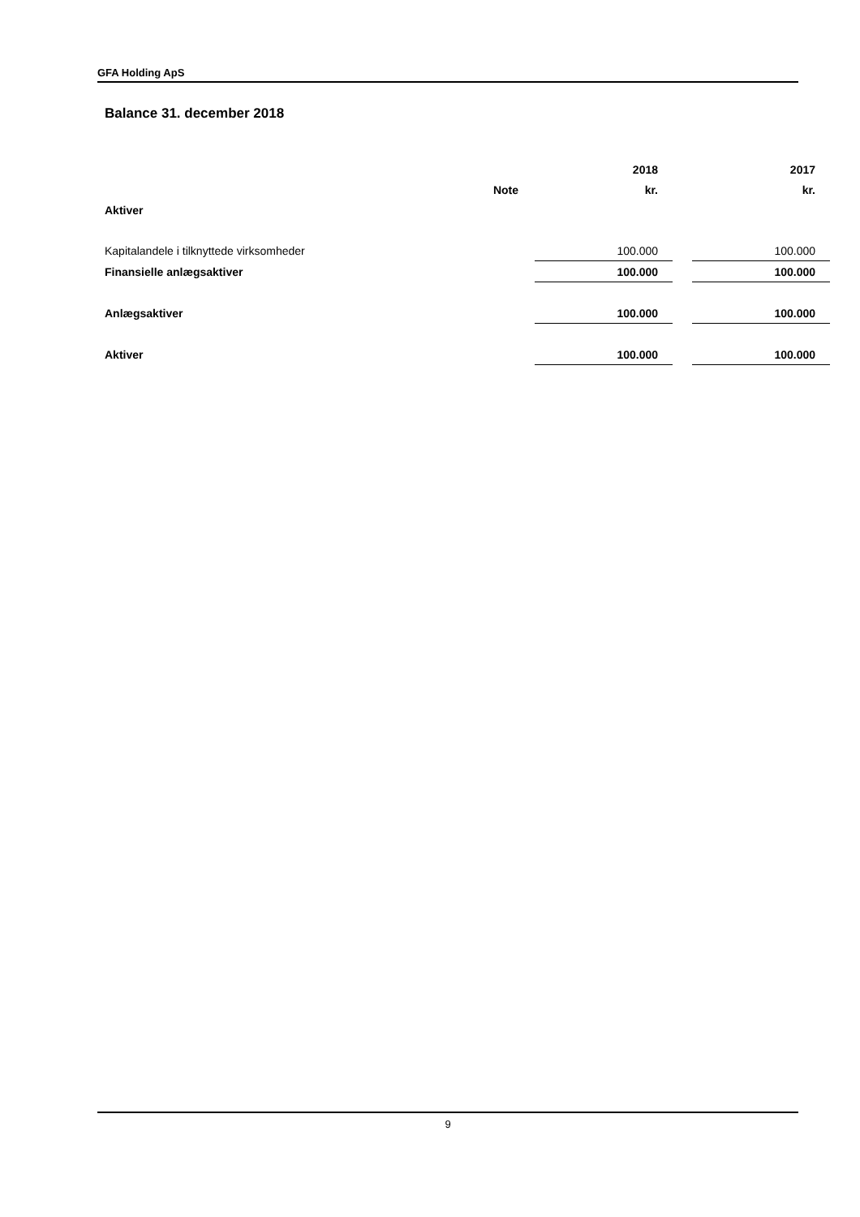GFA Holding ApS
Balance 31. december 2018
| | | 2018 | | 2017 |
| --- | --- | --- | --- | --- |
| | Note | kr. | | kr. |
| Aktiver | | | | |
| Kapitalandele i tilknyttede virksomheder | | 100.000 | | 100.000 |
| Finansielle anlægsaktiver | | 100.000 | | 100.000 |
| Anlægsaktiver | | 100.000 | | 100.000 |
| Aktiver | | 100.000 | | 100.000 |
9